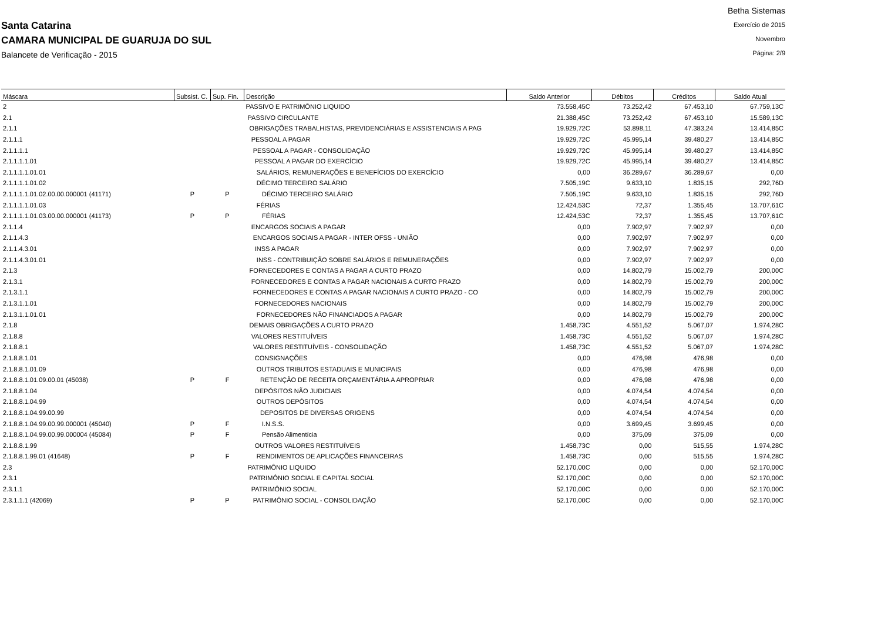.
Santa Catarina
CAMARA MUNICIPAL DE GUARUJA DO SUL
Balancete de Verificação - 2015
Betha Sistemas
Exercício de 2015
Novembro
Página: 2/9
| Máscara | Subsist. C. | Sup. Fin. | Descrição | Saldo Anterior | Débitos | Créditos | Saldo Atual |
| --- | --- | --- | --- | --- | --- | --- | --- |
| 2 | | | PASSIVO E PATRIMÔNIO LIQUIDO | 73.558,45C | 73.252,42 | 67.453,10 | 67.759,13C |
| 2.1 | | | PASSIVO CIRCULANTE | 21.388,45C | 73.252,42 | 67.453,10 | 15.589,13C |
| 2.1.1 | | | OBRIGAÇÕES TRABALHISTAS, PREVIDENCIÁRIAS E ASSISTENCIAIS A PAG | 19.929,72C | 53.898,11 | 47.383,24 | 13.414,85C |
| 2.1.1.1 | | | PESSOAL A PAGAR | 19.929,72C | 45.995,14 | 39.480,27 | 13.414,85C |
| 2.1.1.1.1 | | | PESSOAL A PAGAR - CONSOLIDAÇÃO | 19.929,72C | 45.995,14 | 39.480,27 | 13.414,85C |
| 2.1.1.1.1.01 | | | PESSOAL A PAGAR DO EXERCÍCIO | 19.929,72C | 45.995,14 | 39.480,27 | 13.414,85C |
| 2.1.1.1.1.01.01 | | | SALÁRIOS, REMUNERAÇÕES E BENEFÍCIOS DO EXERCÍCIO | 0,00 | 36.289,67 | 36.289,67 | 0,00 |
| 2.1.1.1.1.01.02 | | | DÉCIMO TERCEIRO SALÁRIO | 7.505,19C | 9.633,10 | 1.835,15 | 292,76D |
| 2.1.1.1.1.01.02.00.00.000001 (41171) | P | P | DÉCIMO TERCEIRO SALÁRIO | 7.505,19C | 9.633,10 | 1.835,15 | 292,76D |
| 2.1.1.1.1.01.03 | | | FÉRIAS | 12.424,53C | 72,37 | 1.355,45 | 13.707,61C |
| 2.1.1.1.1.01.03.00.00.000001 (41173) | P | P | FÉRIAS | 12.424,53C | 72,37 | 1.355,45 | 13.707,61C |
| 2.1.1.4 | | | ENCARGOS SOCIAIS A PAGAR | 0,00 | 7.902,97 | 7.902,97 | 0,00 |
| 2.1.1.4.3 | | | ENCARGOS SOCIAIS A PAGAR - INTER OFSS - UNIÃO | 0,00 | 7.902,97 | 7.902,97 | 0,00 |
| 2.1.1.4.3.01 | | | INSS A PAGAR | 0,00 | 7.902,97 | 7.902,97 | 0,00 |
| 2.1.1.4.3.01.01 | | | INSS - CONTRIBUIÇÃO SOBRE SALÁRIOS E REMUNERAÇÕES | 0,00 | 7.902,97 | 7.902,97 | 0,00 |
| 2.1.3 | | | FORNECEDORES E CONTAS A PAGAR A CURTO PRAZO | 0,00 | 14.802,79 | 15.002,79 | 200,00C |
| 2.1.3.1 | | | FORNECEDORES E CONTAS A PAGAR NACIONAIS A CURTO PRAZO | 0,00 | 14.802,79 | 15.002,79 | 200,00C |
| 2.1.3.1.1 | | | FORNECEDORES E CONTAS A PAGAR NACIONAIS A CURTO PRAZO - CO | 0,00 | 14.802,79 | 15.002,79 | 200,00C |
| 2.1.3.1.1.01 | | | FORNECEDORES NACIONAIS | 0,00 | 14.802,79 | 15.002,79 | 200,00C |
| 2.1.3.1.1.01.01 | | | FORNECEDORES NÃO FINANCIADOS A PAGAR | 0,00 | 14.802,79 | 15.002,79 | 200,00C |
| 2.1.8 | | | DEMAIS OBRIGAÇÕES A CURTO PRAZO | 1.458,73C | 4.551,52 | 5.067,07 | 1.974,28C |
| 2.1.8.8 | | | VALORES RESTITUÍVEIS | 1.458,73C | 4.551,52 | 5.067,07 | 1.974,28C |
| 2.1.8.8.1 | | | VALORES RESTITUÍVEIS - CONSOLIDAÇÃO | 1.458,73C | 4.551,52 | 5.067,07 | 1.974,28C |
| 2.1.8.8.1.01 | | | CONSIGNAÇÕES | 0,00 | 476,98 | 476,98 | 0,00 |
| 2.1.8.8.1.01.09 | | | OUTROS TRIBUTOS ESTADUAIS E MUNICIPAIS | 0,00 | 476,98 | 476,98 | 0,00 |
| 2.1.8.8.1.01.09.00.01 (45038) | P | F | RETENÇÃO DE RECEITA ORÇAMENTÁRIA A APROPRIAR | 0,00 | 476,98 | 476,98 | 0,00 |
| 2.1.8.8.1.04 | | | DEPÓSITOS NÃO JUDICIAIS | 0,00 | 4.074,54 | 4.074,54 | 0,00 |
| 2.1.8.8.1.04.99 | | | OUTROS DEPÓSITOS | 0,00 | 4.074,54 | 4.074,54 | 0,00 |
| 2.1.8.8.1.04.99.00.99 | | | DEPOSITOS DE DIVERSAS ORIGENS | 0,00 | 4.074,54 | 4.074,54 | 0,00 |
| 2.1.8.8.1.04.99.00.99.000001 (45040) | P | F | I.N.S.S. | 0,00 | 3.699,45 | 3.699,45 | 0,00 |
| 2.1.8.8.1.04.99.00.99.000004 (45084) | P | F | Pensão Alimentícia | 0,00 | 375,09 | 375,09 | 0,00 |
| 2.1.8.8.1.99 | | | OUTROS VALORES RESTITUÍVEIS | 1.458,73C | 0,00 | 515,55 | 1.974,28C |
| 2.1.8.8.1.99.01 (41648) | P | F | RENDIMENTOS DE APLICAÇÕES FINANCEIRAS | 1.458,73C | 0,00 | 515,55 | 1.974,28C |
| 2.3 | | | PATRIMÔNIO LIQUIDO | 52.170,00C | 0,00 | 0,00 | 52.170,00C |
| 2.3.1 | | | PATRIMÔNIO SOCIAL E CAPITAL SOCIAL | 52.170,00C | 0,00 | 0,00 | 52.170,00C |
| 2.3.1.1 | | | PATRIMÔNIO SOCIAL | 52.170,00C | 0,00 | 0,00 | 52.170,00C |
| 2.3.1.1.1 (42069) | P | P | PATRIMÔNIO SOCIAL - CONSOLIDAÇÃO | 52.170,00C | 0,00 | 0,00 | 52.170,00C |